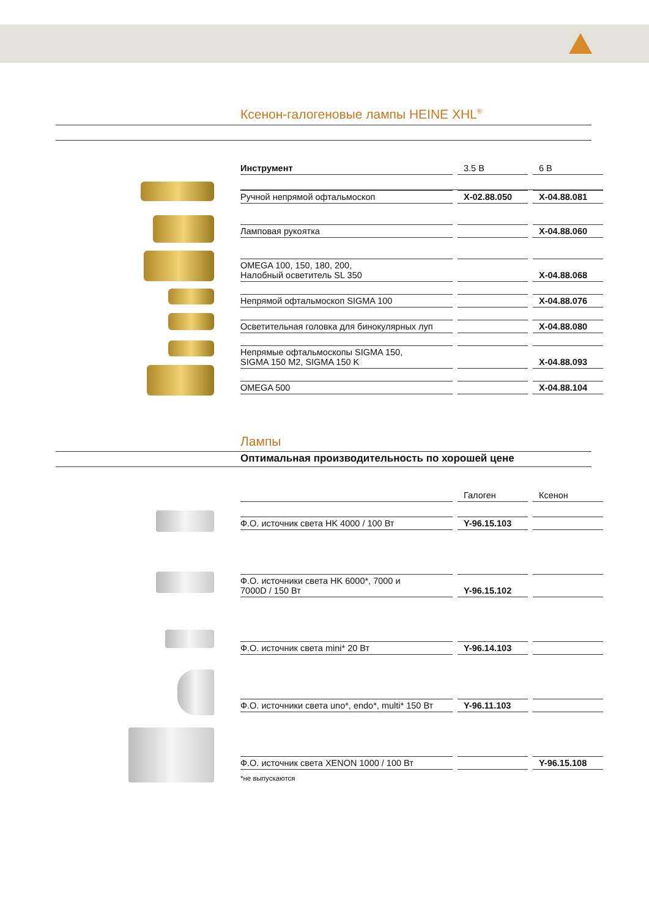Ксенон-галогеновые лампы HEINE XHL<sup>®</sup>
| Инструмент | 3.5 В | 6 В |
| --- | --- | --- |
| Ручной непрямой офтальмоскоп | X-02.88.050 | X-04.88.081 |
| Ламповая рукоятка | | X-04.88.060 |
| OMEGA 100, 150, 180, 200, Налобный осветитель SL 350 | | X-04.88.068 |
| Непрямой офтальмоскоп SIGMA 100 | | X-04.88.076 |
| Осветительная головка для бинокулярных луп | | X-04.88.080 |
| Непрямые офтальмоскопы SIGMA 150, SIGMA 150 M2, SIGMA 150 K | | X-04.88.093 |
| OMEGA 500 | | X-04.88.104 |
Лампы
Оптимальная производительность по хорошей цене
| | Галоген | Ксенон |
| --- | --- | --- |
| Ф.О. источник света HK 4000 / 100 Вт | Y-96.15.103 | |
| Ф.О. источники света HK 6000*, 7000 и 7000D / 150 Вт | Y-96.15.102 | |
| Ф.О. источник света mini* 20 Вт | Y-96.14.103 | |
| Ф.О. источники света uno*, endo*, multi* 150 Вт | Y-96.11.103 | |
| Ф.О. источник света XENON 1000 / 100 Вт | | Y-96.15.108 |
*не выпускаются